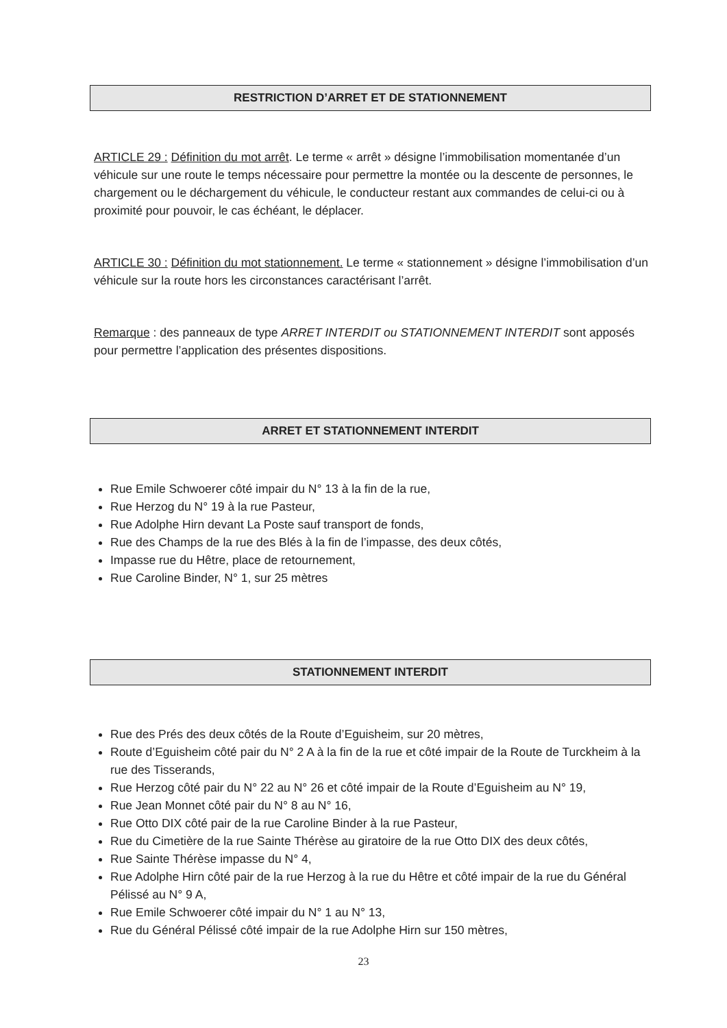RESTRICTION D’ARRET ET DE STATIONNEMENT
ARTICLE 29 : Définition du mot arrêt. Le terme « arrêt » désigne l’immobilisation momentanée d’un véhicule sur une route le temps nécessaire pour permettre la montée ou la descente de personnes, le chargement ou le déchargement du véhicule, le conducteur restant aux commandes de celui-ci ou à proximité pour pouvoir, le cas échéant, le déplacer.
ARTICLE 30 : Définition du mot stationnement. Le terme « stationnement » désigne l’immobilisation d’un véhicule sur la route hors les circonstances caractérisant l’arrêt.
Remarque : des panneaux de type ARRET INTERDIT ou STATIONNEMENT INTERDIT sont apposés pour permettre l’application des présentes dispositions.
ARRET ET STATIONNEMENT INTERDIT
Rue Emile Schwoerer côté impair du N° 13 à la fin de la rue,
Rue Herzog du N° 19 à la rue Pasteur,
Rue Adolphe Hirn devant La Poste sauf transport de fonds,
Rue des Champs de la rue des Blés à la fin de l’impasse, des deux côtés,
Impasse rue du Hêtre, place de retournement,
Rue Caroline Binder, N° 1, sur 25 mètres
STATIONNEMENT INTERDIT
Rue des Prés des deux côtés de la Route d’Eguisheim, sur 20 mètres,
Route d’Eguisheim côté pair du N° 2 A à la fin de la rue et côté impair de la Route de Turckheim à la rue des Tisserands,
Rue Herzog côté pair du N° 22 au N° 26 et côté impair de la Route d’Eguisheim au N° 19,
Rue Jean Monnet côté pair du N° 8 au N° 16,
Rue Otto DIX côté pair de la rue Caroline Binder à la rue Pasteur,
Rue du Cimetière de la rue Sainte Thérèse au giratoire de la rue Otto DIX des deux côtés,
Rue Sainte Thérèse impasse du N° 4,
Rue Adolphe Hirn côté pair de la rue Herzog à la rue du Hêtre et côté impair de la rue du Général Pélissé au N° 9 A,
Rue Emile Schwoerer côté impair du N° 1 au N° 13,
Rue du Général Pélissé côté impair de la rue Adolphe Hirn sur 150 mètres,
23